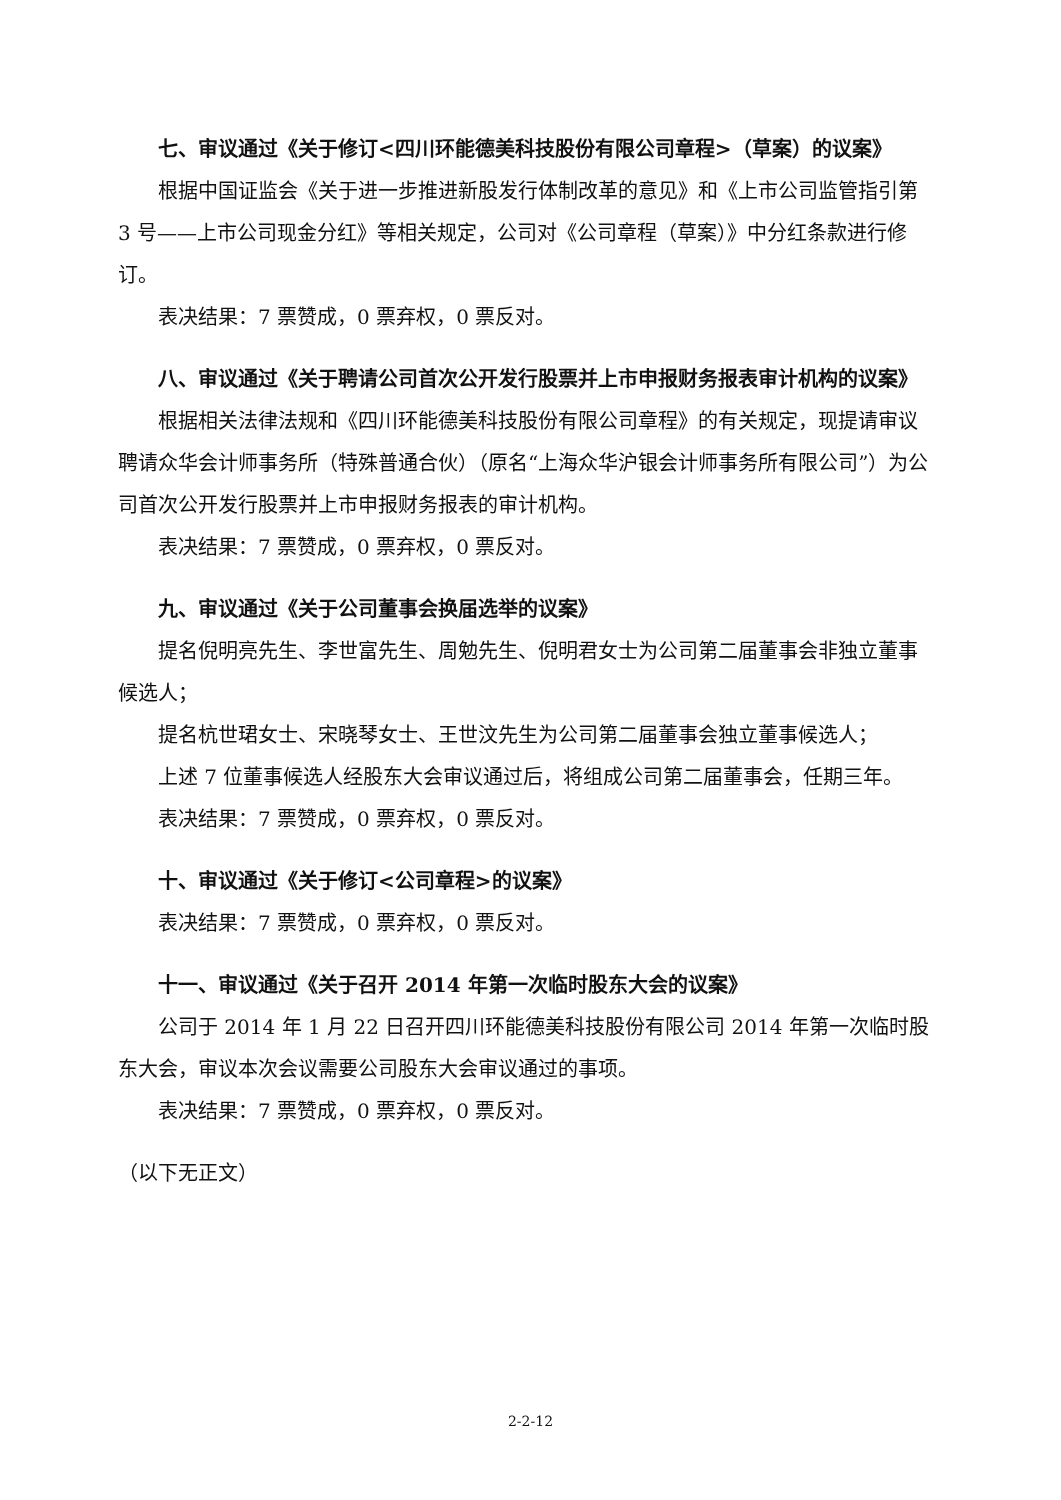七、审议通过《关于修订<四川环能德美科技股份有限公司章程>（草案）的议案》
根据中国证监会《关于进一步推进新股发行体制改革的意见》和《上市公司监管指引第 3 号——上市公司现金分红》等相关规定，公司对《公司章程（草案）》中分红条款进行修订。
表决结果：7 票赞成，0 票弃权，0 票反对。
八、审议通过《关于聘请公司首次公开发行股票并上市申报财务报表审计机构的议案》
根据相关法律法规和《四川环能德美科技股份有限公司章程》的有关规定，现提请审议聘请众华会计师事务所（特殊普通合伙）（原名“上海众华沪银会计师事务所有限公司”）为公司首次公开发行股票并上市申报财务报表的审计机构。
表决结果：7 票赞成，0 票弃权，0 票反对。
九、审议通过《关于公司董事会换届选举的议案》
提名倪明亮先生、李世富先生、周勉先生、倪明君女士为公司第二届董事会非独立董事候选人；
提名杭世珺女士、宋晓琴女士、王世汶先生为公司第二届董事会独立董事候选人；
上述 7 位董事候选人经股东大会审议通过后，将组成公司第二届董事会，任期三年。
表决结果：7 票赞成，0 票弃权，0 票反对。
十、审议通过《关于修订<公司章程>的议案》
表决结果：7 票赞成，0 票弃权，0 票反对。
十一、审议通过《关于召开 2014 年第一次临时股东大会的议案》
公司于 2014 年 1 月 22 日召开四川环能德美科技股份有限公司 2014 年第一次临时股东大会，审议本次会议需要公司股东大会审议通过的事项。
表决结果：7 票赞成，0 票弃权，0 票反对。
（以下无正文）
2-2-12